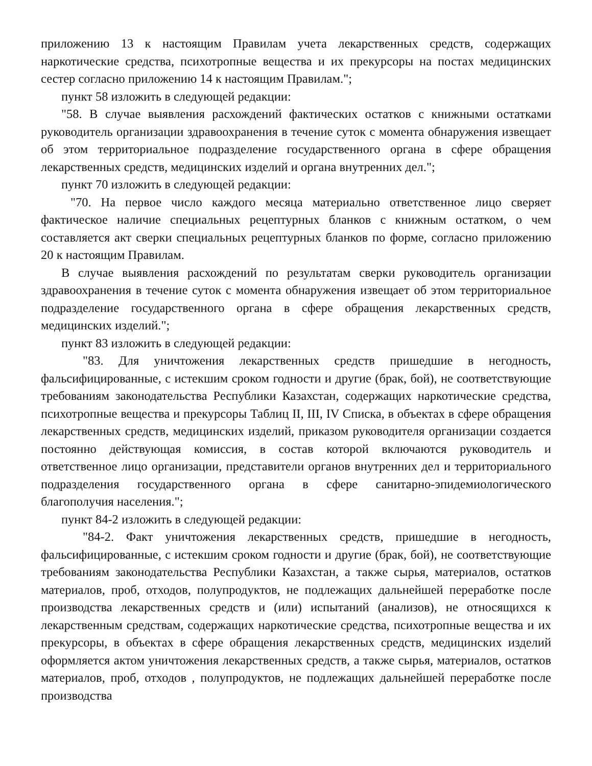приложению 13 к настоящим Правилам учета лекарственных средств, содержащих наркотические средства, психотропные вещества и их прекурсоры на постах медицинских сестер согласно приложению 14 к настоящим Правилам.";
пункт 58 изложить в следующей редакции:
"58. В случае выявления расхождений фактических остатков с книжными остатками руководитель организации здравоохранения в течение суток с момента обнаружения извещает об этом территориальное подразделение государственного органа в сфере обращения лекарственных средств, медицинских изделий и органа внутренних дел.";
пункт 70 изложить в следующей редакции:
"70. На первое число каждого месяца материально ответственное лицо сверяет фактическое наличие специальных рецептурных бланков с книжным остатком, о чем составляется акт сверки специальных рецептурных бланков по форме, согласно приложению 20 к настоящим Правилам.
В случае выявления расхождений по результатам сверки руководитель организации здравоохранения в течение суток с момента обнаружения извещает об этом территориальное подразделение государственного органа в сфере обращения лекарственных средств, медицинских изделий.";
пункт 83 изложить в следующей редакции:
"83. Для уничтожения лекарственных средств пришедшие в негодность, фальсифицированные, с истекшим сроком годности и другие (брак, бой), не соответствующие требованиям законодательства Республики Казахстан, содержащих наркотические средства, психотропные вещества и прекурсоры Таблиц II, III, IV Списка, в объектах в сфере обращения лекарственных средств, медицинских изделий, приказом руководителя организации создается постоянно действующая комиссия, в состав которой включаются руководитель и ответственное лицо организации, представители органов внутренних дел и территориального подразделения государственного органа в сфере санитарно-эпидемиологического благополучия населения.";
пункт 84-2 изложить в следующей редакции:
"84-2. Факт уничтожения лекарственных средств, пришедшие в негодность, фальсифицированные, с истекшим сроком годности и другие (брак, бой), не соответствующие требованиям законодательства Республики Казахстан, а также сырья, материалов, остатков материалов, проб, отходов, полупродуктов, не подлежащих дальнейшей переработке после производства лекарственных средств и (или) испытаний (анализов), не относящихся к лекарственным средствам, содержащих наркотические средства, психотропные вещества и их прекурсоры, в объектах в сфере обращения лекарственных средств, медицинских изделий оформляется актом уничтожения лекарственных средств, а также сырья, материалов, остатков материалов, проб, отходов , полупродуктов, не подлежащих дальнейшей переработке после производства